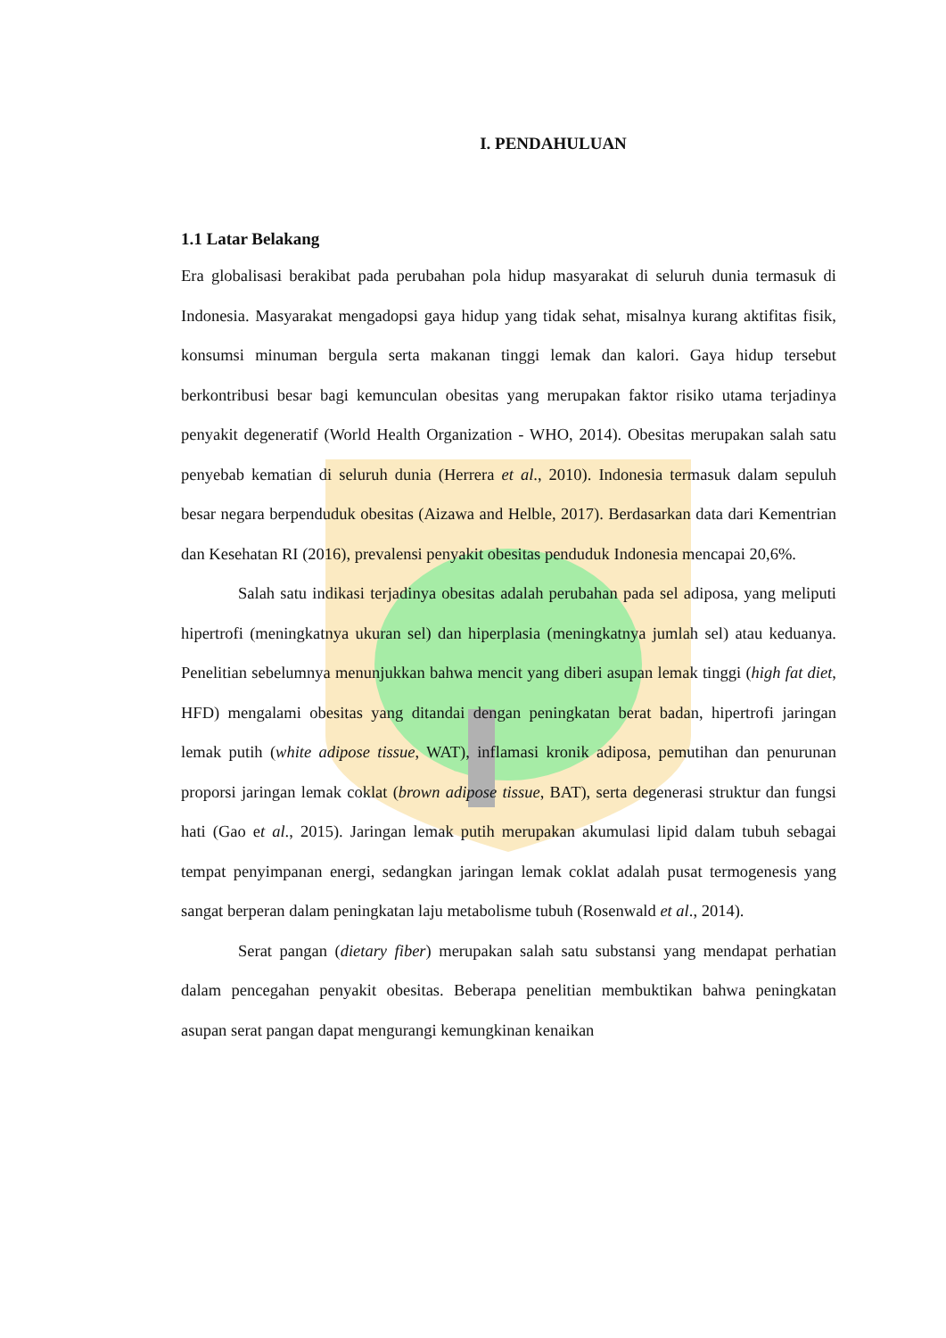I. PENDAHULUAN
1.1 Latar Belakang
Era globalisasi berakibat pada perubahan pola hidup masyarakat di seluruh dunia termasuk di Indonesia. Masyarakat mengadopsi gaya hidup yang tidak sehat, misalnya kurang aktifitas fisik, konsumsi minuman bergula serta makanan tinggi lemak dan kalori. Gaya hidup tersebut berkontribusi besar bagi kemunculan obesitas yang merupakan faktor risiko utama terjadinya penyakit degeneratif (World Health Organization - WHO, 2014). Obesitas merupakan salah satu penyebab kematian di seluruh dunia (Herrera et al., 2010). Indonesia termasuk dalam sepuluh besar negara berpenduduk obesitas (Aizawa and Helble, 2017). Berdasarkan data dari Kementrian dan Kesehatan RI (2016), prevalensi penyakit obesitas penduduk Indonesia mencapai 20,6%.
Salah satu indikasi terjadinya obesitas adalah perubahan pada sel adiposa, yang meliputi hipertrofi (meningkatnya ukuran sel) dan hiperplasia (meningkatnya jumlah sel) atau keduanya. Penelitian sebelumnya menunjukkan bahwa mencit yang diberi asupan lemak tinggi (high fat diet, HFD) mengalami obesitas yang ditandai dengan peningkatan berat badan, hipertrofi jaringan lemak putih (white adipose tissue, WAT), inflamasi kronik adiposa, pemutihan dan penurunan proporsi jaringan lemak coklat (brown adipose tissue, BAT), serta degenerasi struktur dan fungsi hati (Gao et al., 2015). Jaringan lemak putih merupakan akumulasi lipid dalam tubuh sebagai tempat penyimpanan energi, sedangkan jaringan lemak coklat adalah pusat termogenesis yang sangat berperan dalam peningkatan laju metabolisme tubuh (Rosenwald et al., 2014).
Serat pangan (dietary fiber) merupakan salah satu substansi yang mendapat perhatian dalam pencegahan penyakit obesitas. Beberapa penelitian membuktikan bahwa peningkatan asupan serat pangan dapat mengurangi kemungkinan kenaikan